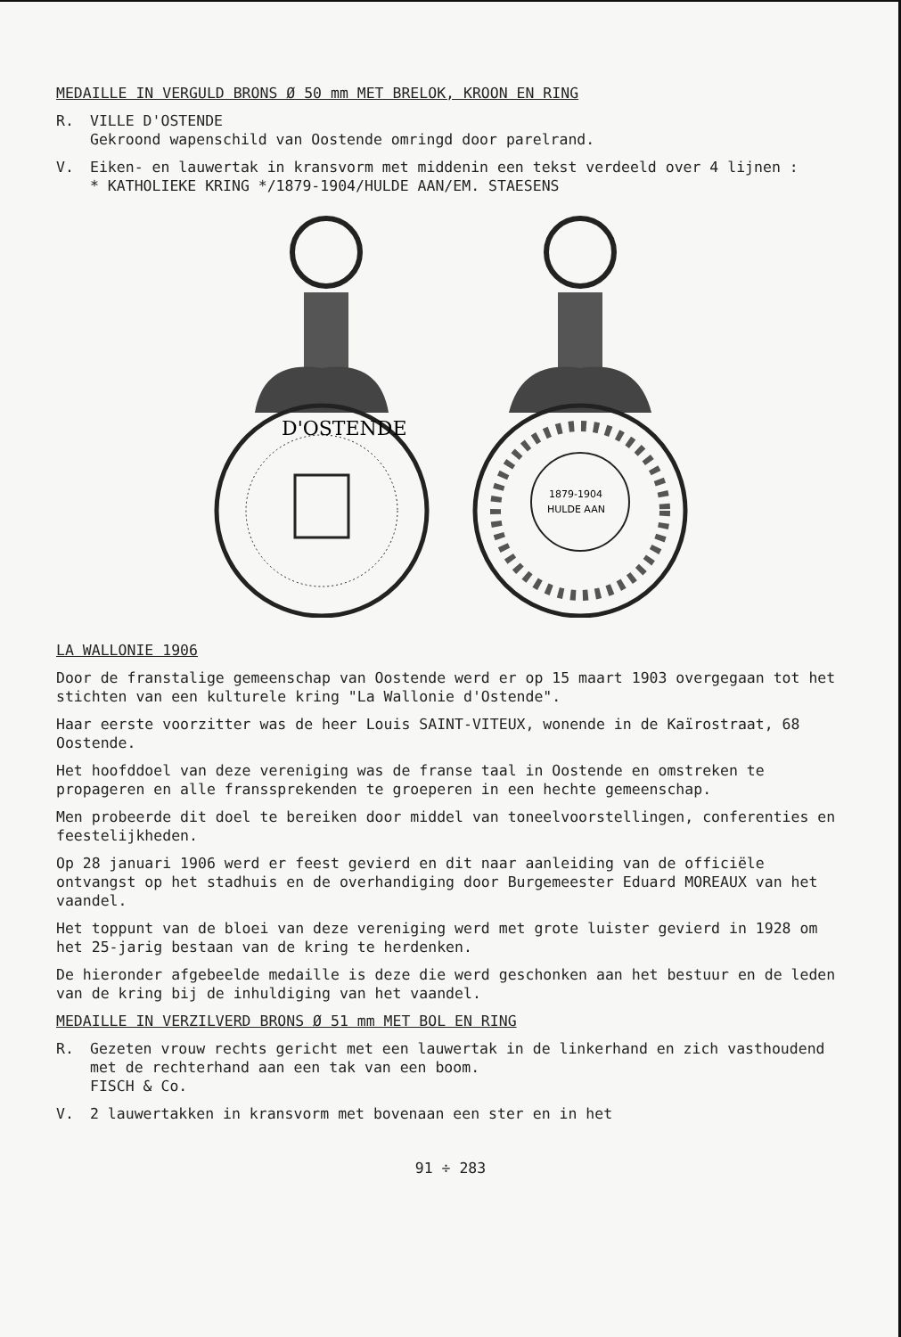MEDAILLE IN VERGULD BRONS Ø 50 mm MET BRELOK, KROON EN RING
R. VILLE D'OSTENDE
Gekroond wapenschild van Oostende omringd door parelrand.
V. Eiken- en lauwertak in kransvorm met middenin een tekst verdeeld over 4 lijnen :
* KATHOLIEKE KRING */1879-1904/HULDE AAN/EM. STAESENS
D'OSTENDE
1879-1904
HULDE AAN
LA WALLONIE 1906
Door de franstalige gemeenschap van Oostende werd er op 15 maart 1903 overgegaan tot het stichten van een kulturele kring "La Wallonie d'Ostende".
Haar eerste voorzitter was de heer Louis SAINT-VITEUX, wonende in de Kaïrostraat, 68 Oostende.
Het hoofddoel van deze vereniging was de franse taal in Oostende en omstreken te propageren en alle franssprekenden te groeperen in een hechte gemeenschap.
Men probeerde dit doel te bereiken door middel van toneelvoorstellingen, conferenties en feestelijkheden.
Op 28 januari 1906 werd er feest gevierd en dit naar aanleiding van de officiële ontvangst op het stadhuis en de overhandiging door Burgemeester Eduard MOREAUX van het vaandel.
Het toppunt van de bloei van deze vereniging werd met grote luister gevierd in 1928 om het 25-jarig bestaan van de kring te herdenken.
De hieronder afgebeelde medaille is deze die werd geschonken aan het bestuur en de leden van de kring bij de inhuldiging van het vaandel.
MEDAILLE IN VERZILVERD BRONS Ø 51 mm MET BOL EN RING
R. Gezeten vrouw rechts gericht met een lauwertak in de linkerhand en zich vasthoudend met de rechterhand aan een tak van een boom.
FISCH & Co.
V. 2 lauwertakken in kransvorm met bovenaan een ster en in het
91 ÷ 283